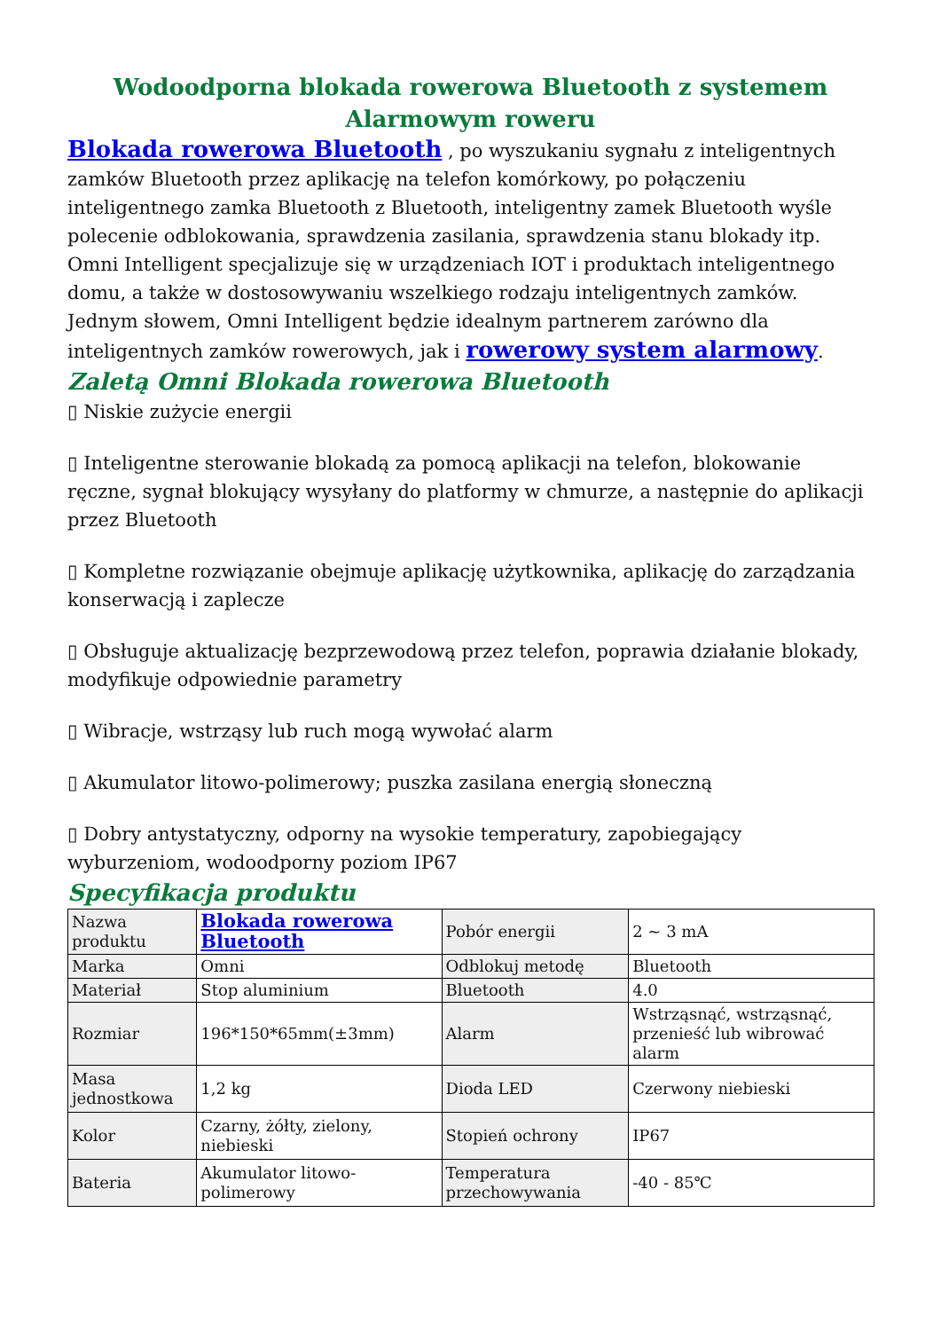Wodoodporna blokada rowerowa Bluetooth z systemem Alarmowym roweru
Blokada rowerowa Bluetooth , po wyszukaniu sygnału z inteligentnych zamków Bluetooth przez aplikację na telefon komórkowy, po połączeniu inteligentnego zamka Bluetooth z Bluetooth, inteligentny zamek Bluetooth wyśle polecenie odblokowania, sprawdzenia zasilania, sprawdzenia stanu blokady itp. Omni Intelligent specjalizuje się w urządzeniach IOT i produktach inteligentnego domu, a także w dostosowywaniu wszelkiego rodzaju inteligentnych zamków. Jednym słowem, Omni Intelligent będzie idealnym partnerem zarówno dla inteligentnych zamków rowerowych, jak i rowerowy system alarmowy.
Zaletą Omni Blokada rowerowa Bluetooth
▯ Niskie zużycie energii
▯ Inteligentne sterowanie blokadą za pomocą aplikacji na telefon, blokowanie ręczne, sygnał blokujący wysyłany do platformy w chmurze, a następnie do aplikacji przez Bluetooth
▯ Kompletne rozwiązanie obejmuje aplikację użytkownika, aplikację do zarządzania konserwacją i zaplecze
▯ Obsługuje aktualizację bezprzewodową przez telefon, poprawia działanie blokady, modyfikuje odpowiednie parametry
▯ Wibracje, wstrząsy lub ruch mogą wywołać alarm
▯ Akumulator litowo-polimerowy; puszka zasilana energią słoneczną
▯ Dobry antystatyczny, odporny na wysokie temperatury, zapobiegający wyburzeniom, wodoodporny poziom IP67
Specyfikacja produktu
| Nazwa produktu | Blokada rowerowa Bluetooth | Pobór energii | 2 ~ 3 mA |
| Marka | Omni | Odblokuj metodę | Bluetooth |
| Materiał | Stop aluminium | Bluetooth | 4.0 |
| Rozmiar | 196*150*65mm(±3mm) | Alarm | Wstrząsnąć, wstrząsnąć, przenieść lub wibrować alarm |
| Masa jednostkowa | 1,2 kg | Dioda LED | Czerwony niebieski |
| Kolor | Czarny, żółty, zielony, niebieski | Stopień ochrony | IP67 |
| Bateria | Akumulator litowo-polimerowy | Temperatura przechowywania | -40 - 85℃ |